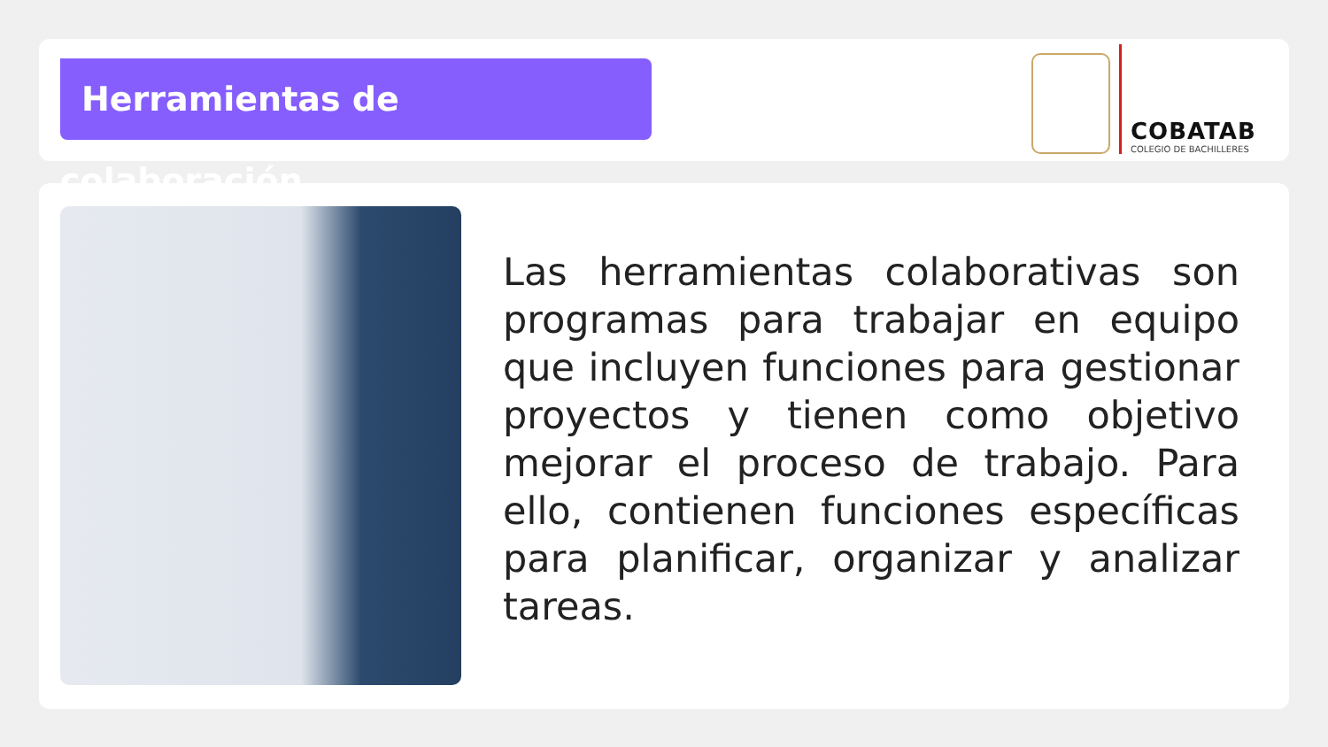Herramientas de colaboración
COBATAB
COLEGIO DE BACHILLERES
Las herramientas colaborativas son programas para trabajar en equipo que incluyen funciones para gestionar proyectos y tienen como objetivo mejorar el proceso de trabajo. Para ello, contienen funciones específicas para planificar, organizar y analizar tareas.